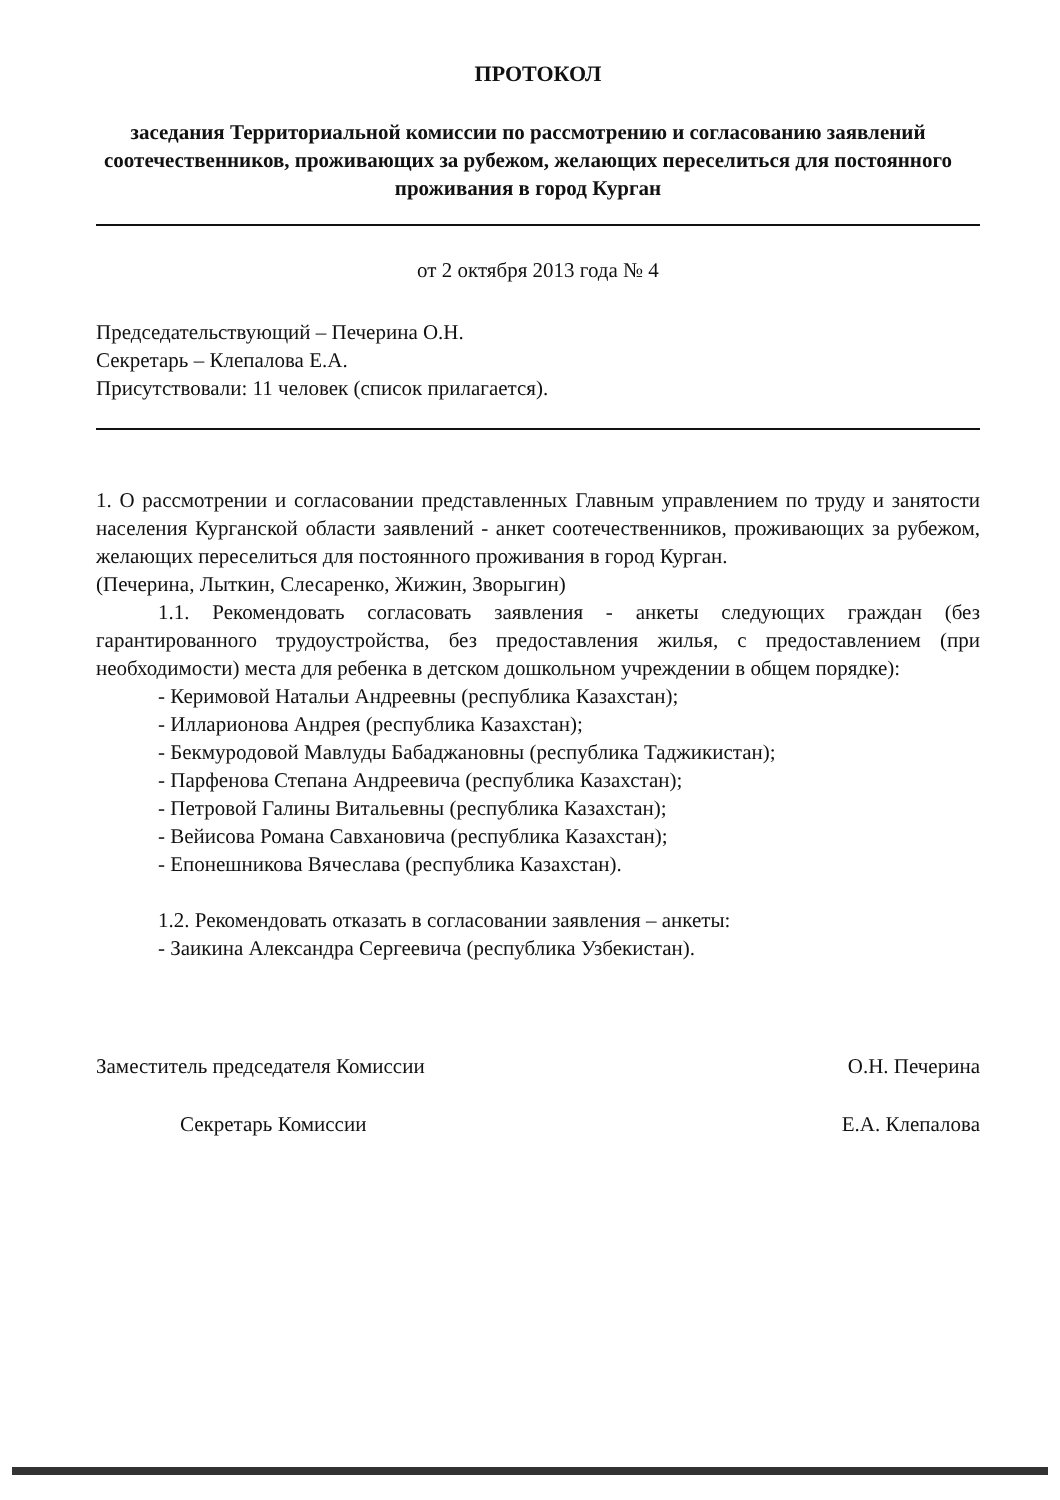ПРОТОКОЛ
заседания Территориальной комиссии по рассмотрению и согласованию заявлений соотечественников, проживающих за рубежом, желающих переселиться для постоянного проживания в город Курган
от 2 октября 2013 года № 4
Председательствующий – Печерина О.Н.
Секретарь – Клепалова Е.А.
Присутствовали: 11 человек (список прилагается).
1. О рассмотрении и согласовании представленных Главным управлением по труду и занятости населения Курганской области заявлений - анкет соотечественников, проживающих за рубежом, желающих переселиться для постоянного проживания в город Курган.
(Печерина, Лыткин, Слесаренко, Жижин, Зворыгин)
1.1. Рекомендовать согласовать заявления - анкеты следующих граждан (без гарантированного трудоустройства, без предоставления жилья, с предоставлением (при необходимости) места для ребенка в детском дошкольном учреждении в общем порядке):
- Керимовой Натальи Андреевны (республика Казахстан);
- Илларионова Андрея (республика Казахстан);
- Бекмуродовой Мавлуды Бабаджановны (республика Таджикистан);
- Парфенова Степана Андреевича (республика Казахстан);
- Петровой Галины Витальевны (республика Казахстан);
- Вейисова Романа Савхановича (республика Казахстан);
- Епонешникова Вячеслава (республика Казахстан).
1.2. Рекомендовать отказать в согласовании заявления – анкеты:
- Заикина Александра Сергеевича (республика Узбекистан).
Заместитель председателя Комиссии
О.Н. Печерина
Секретарь Комиссии Е.А. Клепалова